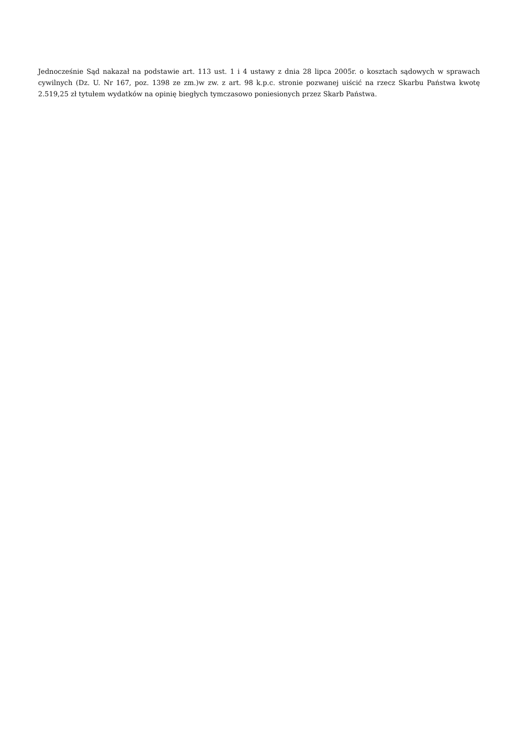Jednocześnie Sąd nakazał na podstawie art. 113 ust. 1 i 4 ustawy z dnia 28 lipca 2005r. o kosztach sądowych w sprawach cywilnych (Dz. U. Nr 167, poz. 1398 ze zm.)w zw. z art. 98 k.p.c. stronie pozwanej uiścić na rzecz Skarbu Państwa kwotę 2.519,25 zł tytułem wydatków na opinię biegłych tymczasowo poniesionych przez Skarb Państwa.